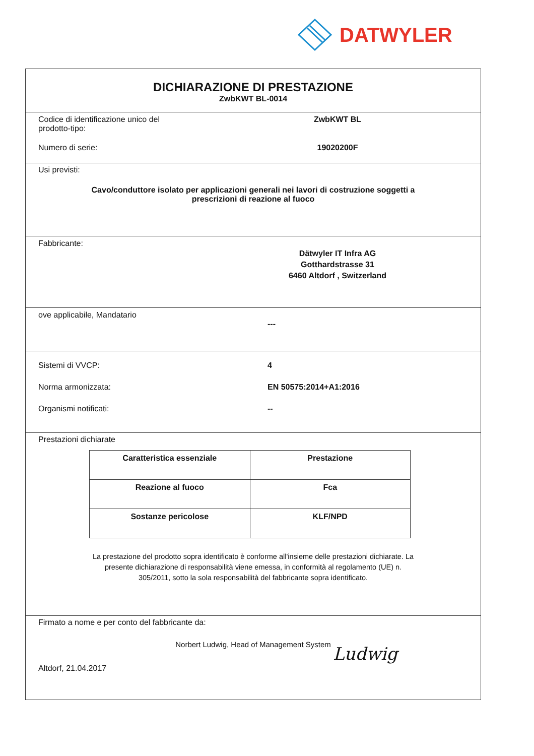DATWYLER
DICHIARAZIONE DI PRESTAZIONE
ZwbKWT BL-0014
Codice di identificazione unico del
prodotto-tipo:
ZwbKWT BL
Numero di serie: 19020200F
Usi previsti:
Cavo/conduttore isolato per applicazioni generali nei lavori di costruzione soggetti a
prescrizioni di reazione al fuoco
Fabbricante:
Dätwyler IT Infra AG
Gotthardstrasse 31
6460 Altdorf , Switzerland
ove applicabile, Mandatario
---
Sistemi di VVCP: 4
Norma armonizzata: EN 50575:2014+A1:2016
Organismi notificati: --
Prestazioni dichiarate
| Caratteristica essenziale | Prestazione |
| --- | --- |
| Reazione al fuoco | Fca |
| Sostanze pericolose | KLF/NPD |
La prestazione del prodotto sopra identificato è conforme all'insieme delle prestazioni dichiarate. La
presente dichiarazione di responsabilità viene emessa, in conformità al regolamento (UE) n.
305/2011, sotto la sola responsabilità del fabbricante sopra identificato.
Firmato a nome e per conto del fabbricante da:
Norbert Ludwig, Head of Management System
Altdorf, 21.04.2017 Ludwig